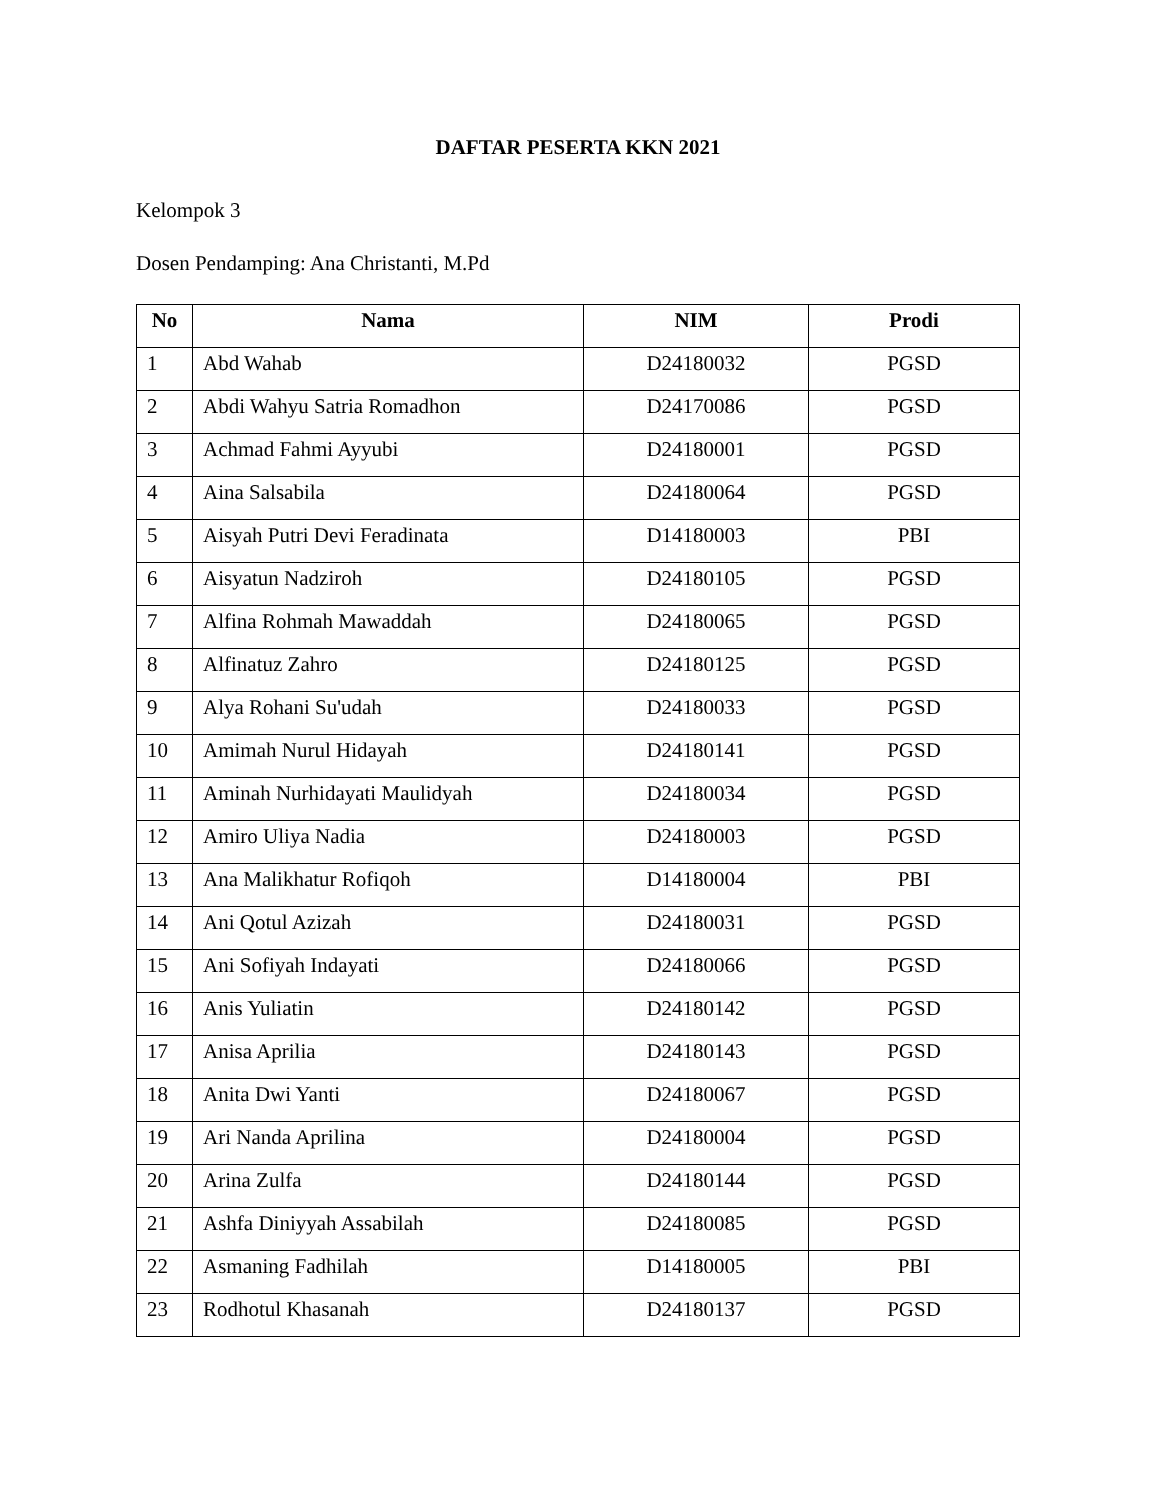DAFTAR PESERTA KKN 2021
Kelompok 3
Dosen Pendamping: Ana Christanti, M.Pd
| No | Nama | NIM | Prodi |
| --- | --- | --- | --- |
| 1 | Abd Wahab | D24180032 | PGSD |
| 2 | Abdi Wahyu Satria Romadhon | D24170086 | PGSD |
| 3 | Achmad Fahmi Ayyubi | D24180001 | PGSD |
| 4 | Aina Salsabila | D24180064 | PGSD |
| 5 | Aisyah Putri Devi Feradinata | D14180003 | PBI |
| 6 | Aisyatun Nadziroh | D24180105 | PGSD |
| 7 | Alfina Rohmah Mawaddah | D24180065 | PGSD |
| 8 | Alfinatuz Zahro | D24180125 | PGSD |
| 9 | Alya Rohani Su'udah | D24180033 | PGSD |
| 10 | Amimah Nurul Hidayah | D24180141 | PGSD |
| 11 | Aminah Nurhidayati Maulidyah | D24180034 | PGSD |
| 12 | Amiro Uliya Nadia | D24180003 | PGSD |
| 13 | Ana Malikhatur Rofiqoh | D14180004 | PBI |
| 14 | Ani Qotul Azizah | D24180031 | PGSD |
| 15 | Ani Sofiyah Indayati | D24180066 | PGSD |
| 16 | Anis Yuliatin | D24180142 | PGSD |
| 17 | Anisa Aprilia | D24180143 | PGSD |
| 18 | Anita Dwi Yanti | D24180067 | PGSD |
| 19 | Ari Nanda Aprilina | D24180004 | PGSD |
| 20 | Arina Zulfa | D24180144 | PGSD |
| 21 | Ashfa Diniyyah Assabilah | D24180085 | PGSD |
| 22 | Asmaning Fadhilah | D14180005 | PBI |
| 23 | Rodhotul Khasanah | D24180137 | PGSD |